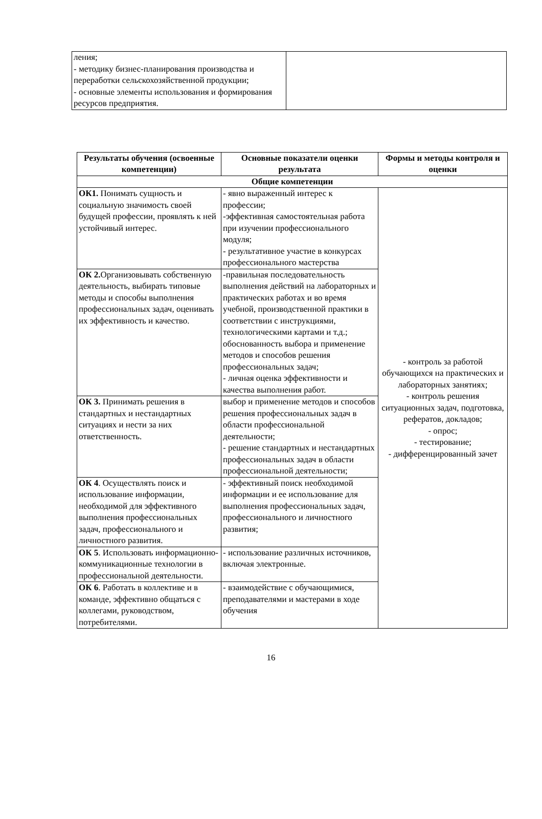| ления; - методику бизнес-планирования производства и переработки сельскохозяйственной продукции; - основные элементы использования и формирования ресурсов предприятия. | |
| Результаты обучения (освоенные компетенции) | Основные показатели оценки результата | Формы и методы контроля и оценки |
| --- | --- | --- |
| Общие компетенции | | |
| ОК1. Понимать сущность и социальную значимость своей будущей профессии, проявлять к ней устойчивый интерес. | - явно выраженный интерес к профессии; -эффективная самостоятельная работа при изучении профессионального модуля; - результативное участие в конкурсах профессионального мастерства | - контроль за работой обучающихся на практических и лабораторных занятиях; - контроль решения ситуационных задач, подготовка, рефератов, докладов; - опрос; - тестирование; - дифференцированный зачет |
| ОК 2. Организовывать собственную деятельность, выбирать типовые методы и способы выполнения профессиональных задач, оценивать их эффективность и качество. | -правильная последовательность выполнения действий на лабораторных и практических работах и во время учебной, производственной практики в соответствии с инструкциями, технологическими картами и т.д.; обоснованность выбора и применение методов и способов решения профессиональных задач; - личная оценка эффективности и качества выполнения работ. | |
| ОК 3. Принимать решения в стандартных и нестандартных ситуациях и нести за них ответственность. | выбор и применение методов и способов решения профессиональных задач в области профессиональной деятельности; - решение стандартных и нестандартных профессиональных задач в области профессиональной деятельности; | |
| ОК 4 . Осуществлять поиск и использование информации, необходимой для эффективного выполнения профессиональных задач, профессионального и личностного развития. | - эффективный поиск необходимой информации и ее использование для выполнения профессиональных задач, профессионального и личностного развития; | |
| ОК 5 . Использовать информационно-коммуникационные технологии в профессиональной деятельности. | - использование различных источников, включая электронные. | |
| ОК 6 . Работать в коллективе и в команде, эффективно общаться с коллегами, руководством, потребителями. | - взаимодействие с обучающимися, преподавателями и мастерами в ходе обучения | |
16